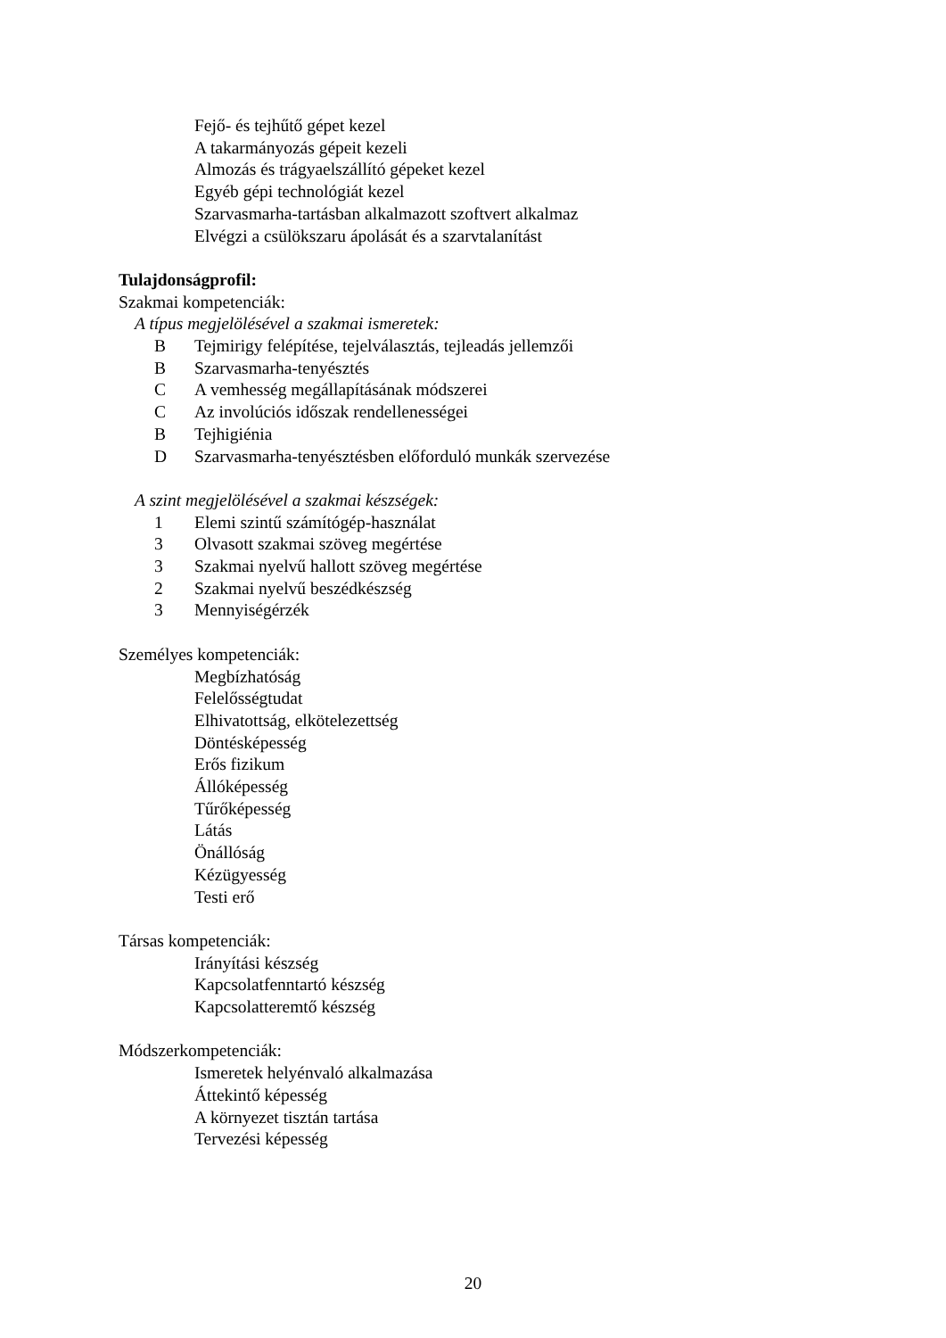Fejő- és tejhűtő gépet kezel
A takarmányozás gépeit kezeli
Almozás és trágyaelszállító gépeket kezel
Egyéb gépi technológiát kezel
Szarvasmarha-tartásban alkalmazott szoftvert alkalmaz
Elvégzi a csülökszaru ápolását és a szarvtalanítást
Tulajdonságprofil:
Szakmai kompetenciák:
A típus megjelölésével a szakmai ismeretek:
B Tejmirigy felépítése, tejelválasztás, tejleadás jellemzői
B Szarvasmarha-tenyésztés
C A vemhesség megállapításának módszerei
C Az involúciós időszak rendellenességei
B Tejhigiénia
D Szarvasmarha-tenyésztésben előforduló munkák szervezése
A szint megjelölésével a szakmai készségek:
1 Elemi szintű számítógép-használat
3 Olvasott szakmai szöveg megértése
3 Szakmai nyelvű hallott szöveg megértése
2 Szakmai nyelvű beszédkészség
3 Mennyiségérzék
Személyes kompetenciák:
Megbízhatóság
Felelősségtudat
Elhivatottság, elkötelezettség
Döntésképesség
Erős fizikum
Állóképesség
Tűrőképesség
Látás
Önállóság
Kézügyesség
Testi erő
Társas kompetenciák:
Irányítási készség
Kapcsolatfenntartó készség
Kapcsolatteremtő készség
Módszerkompetenciák:
Ismeretek helyénvaló alkalmazása
Áttekintő képesség
A környezet tisztán tartása
Tervezési képesség
20